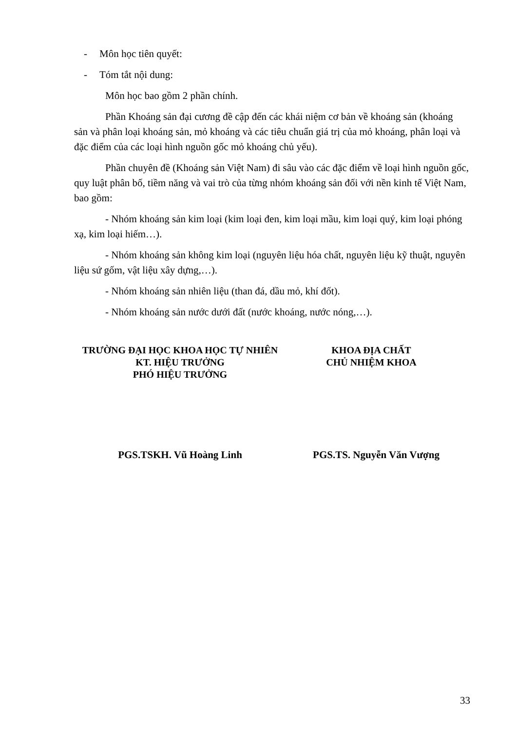- Môn học tiên quyết:
- Tóm tắt nội dung:
Môn học bao gồm 2 phần chính.
Phần Khoáng sản đại cương đề cập đến các khái niệm cơ bản về khoáng sản (khoáng sản và phân loại khoáng sản, mỏ khoáng và các tiêu chuẩn giá trị của mỏ khoáng, phân loại và đặc điểm của các loại hình nguồn gốc mỏ khoáng chủ yếu).
Phần chuyên đề (Khoáng sản Việt Nam) đi sâu vào các đặc điểm về loại hình nguồn gốc, quy luật phân bố, tiềm năng và vai trò của từng nhóm khoáng sản đối với nền kinh tế Việt Nam, bao gồm:
- Nhóm khoáng sản kim loại (kim loại đen, kim loại mầu, kim loại quý, kim loại phóng xạ, kim loại hiếm…).
- Nhóm khoáng sản không kim loại (nguyên liệu hóa chất, nguyên liệu kỹ thuật, nguyên liệu sứ gốm, vật liệu xây dựng,…).
- Nhóm khoáng sản nhiên liệu (than đá, dầu mỏ, khí đốt).
- Nhóm khoáng sản nước dưới đất (nước khoáng, nước nóng,…).
TRƯỜNG ĐẠI HỌC KHOA HỌC TỰ NHIÊN
KT. HIỆU TRƯỞNG
PHÓ HIỆU TRƯỞNG
KHOA ĐỊA CHẤT
CHỦ NHIỆM KHOA
PGS.TSKH. Vũ Hoàng Linh PGS.TS. Nguyễn Văn Vượng
33